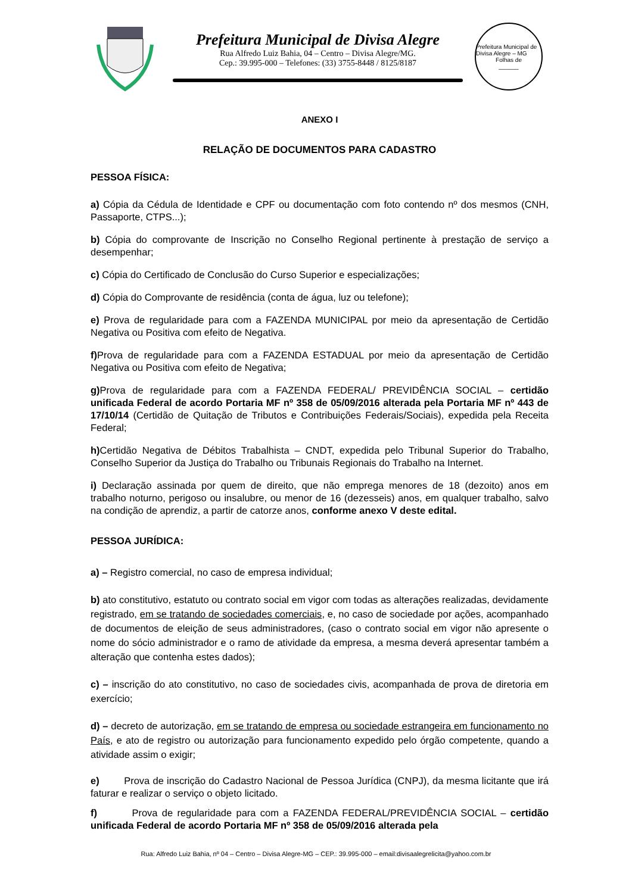Prefeitura Municipal de Divisa Alegre
Rua Alfredo Luiz Bahia, 04 – Centro – Divisa Alegre/MG.
Cep.: 39.995-000 – Telefones: (33) 3755-8448 / 8125/8187
Prefeitura Municipal de Divisa Alegre – MG
Folhas de
______
ANEXO I
RELAÇÃO DE DOCUMENTOS PARA CADASTRO
PESSOA FÍSICA:
a) Cópia da Cédula de Identidade e CPF ou documentação com foto contendo nº dos mesmos (CNH, Passaporte, CTPS...);
b) Cópia do comprovante de Inscrição no Conselho Regional pertinente à prestação de serviço a desempenhar;
c) Cópia do Certificado de Conclusão do Curso Superior e especializações;
d) Cópia do Comprovante de residência (conta de água, luz ou telefone);
e) Prova de regularidade para com a FAZENDA MUNICIPAL por meio da apresentação de Certidão Negativa ou Positiva com efeito de Negativa.
f) Prova de regularidade para com a FAZENDA ESTADUAL por meio da apresentação de Certidão Negativa ou Positiva com efeito de Negativa;
g) Prova de regularidade para com a FAZENDA FEDERAL/ PREVIDÊNCIA SOCIAL – certidão unificada Federal de acordo Portaria MF nº 358 de 05/09/2016 alterada pela Portaria MF nº 443 de 17/10/14 (Certidão de Quitação de Tributos e Contribuições Federais/Sociais), expedida pela Receita Federal;
h) Certidão Negativa de Débitos Trabalhista – CNDT, expedida pelo Tribunal Superior do Trabalho, Conselho Superior da Justiça do Trabalho ou Tribunais Regionais do Trabalho na Internet.
i) Declaração assinada por quem de direito, que não emprega menores de 18 (dezoito) anos em trabalho noturno, perigoso ou insalubre, ou menor de 16 (dezesseis) anos, em qualquer trabalho, salvo na condição de aprendiz, a partir de catorze anos, conforme anexo V deste edital.
PESSOA JURÍDICA:
a) – Registro comercial, no caso de empresa individual;
b) ato constitutivo, estatuto ou contrato social em vigor com todas as alterações realizadas, devidamente registrado, em se tratando de sociedades comerciais, e, no caso de sociedade por ações, acompanhado de documentos de eleição de seus administradores, (caso o contrato social em vigor não apresente o nome do sócio administrador e o ramo de atividade da empresa, a mesma deverá apresentar também a alteração que contenha estes dados);
c) – inscrição do ato constitutivo, no caso de sociedades civis, acompanhada de prova de diretoria em exercício;
d) – decreto de autorização, em se tratando de empresa ou sociedade estrangeira em funcionamento no País, e ato de registro ou autorização para funcionamento expedido pelo órgão competente, quando a atividade assim o exigir;
e) Prova de inscrição do Cadastro Nacional de Pessoa Jurídica (CNPJ), da mesma licitante que irá faturar e realizar o serviço o objeto licitado.
f) Prova de regularidade para com a FAZENDA FEDERAL/PREVIDÊNCIA SOCIAL – certidão unificada Federal de acordo Portaria MF nº 358 de 05/09/2016 alterada pela
Rua: Alfredo Luiz Bahia, nº 04 – Centro – Divisa Alegre-MG – CEP.: 39.995-000 – email:divisaalegrelicita@yahoo.com.br